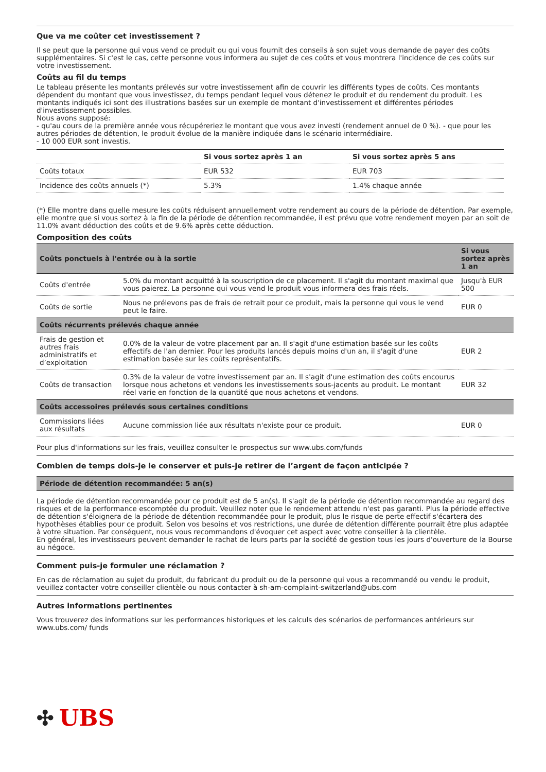Que va me coûter cet investissement ?
Il se peut que la personne qui vous vend ce produit ou qui vous fournit des conseils à son sujet vous demande de payer des coûts supplémentaires. Si c'est le cas, cette personne vous informera au sujet de ces coûts et vous montrera l'incidence de ces coûts sur votre investissement.
Coûts au fil du temps
Le tableau présente les montants prélevés sur votre investissement afin de couvrir les différents types de coûts. Ces montants dépendent du montant que vous investissez, du temps pendant lequel vous détenez le produit et du rendement du produit. Les montants indiqués ici sont des illustrations basées sur un exemple de montant d'investissement et différentes périodes d'investissement possibles.
Nous avons supposé:
- qu'au cours de la première année vous récupéreriez le montant que vous avez investi (rendement annuel de 0 %). - que pour les autres périodes de détention, le produit évolue de la manière indiquée dans le scénario intermédiaire.
- 10 000 EUR sont investis.
| | Si vous sortez après 1 an | Si vous sortez après 5 ans |
| --- | --- | --- |
| Coûts totaux | EUR 532 | EUR 703 |
| Incidence des coûts annuels (*) | 5.3% | 1.4% chaque année |
(*) Elle montre dans quelle mesure les coûts réduisent annuellement votre rendement au cours de la période de détention. Par exemple, elle montre que si vous sortez à la fin de la période de détention recommandée, il est prévu que votre rendement moyen par an soit de 11.0% avant déduction des coûts et de 9.6% après cette déduction.
Composition des coûts
| Coûts ponctuels à l'entrée ou à la sortie | | Si vous sortez après 1 an |
| --- | --- | --- |
| Coûts d'entrée | 5.0% du montant acquitté à la souscription de ce placement. Il s'agit du montant maximal que vous paierez. La personne qui vous vend le produit vous informera des frais réels. | Jusqu'à EUR 500 |
| Coûts de sortie | Nous ne prélevons pas de frais de retrait pour ce produit, mais la personne qui vous le vend peut le faire. | EUR 0 |
| Coûts récurrents prélevés chaque année | | |
| Frais de gestion et autres frais administratifs et d’exploitation | 0.0% de la valeur de votre placement par an. Il s'agit d'une estimation basée sur les coûts effectifs de l'an dernier. Pour les produits lancés depuis moins d'un an, il s'agit d'une estimation basée sur les coûts représentatifs. | EUR 2 |
| Coûts de transaction | 0.3% de la valeur de votre investissement par an. Il s'agit d'une estimation des coûts encourus lorsque nous achetons et vendons les investissements sous-jacents au produit. Le montant réel varie en fonction de la quantité que nous achetons et vendons. | EUR 32 |
| Coûts accessoires prélevés sous certaines conditions | | |
| Commissions liées aux résultats | Aucune commission liée aux résultats n'existe pour ce produit. | EUR 0 |
Pour plus d'informations sur les frais, veuillez consulter le prospectus sur www.ubs.com/funds
Combien de temps dois-je le conserver et puis-je retirer de l’argent de façon anticipée ?
| Période de détention recommandée: 5 an(s) |
| --- |
La période de détention recommandée pour ce produit est de 5 an(s). Il s'agit de la période de détention recommandée au regard des risques et de la performance escomptée du produit. Veuillez noter que le rendement attendu n'est pas garanti. Plus la période effective de détention s'éloignera de la période de détention recommandée pour le produit, plus le risque de perte effectif s'écartera des hypothèses établies pour ce produit. Selon vos besoins et vos restrictions, une durée de détention différente pourrait être plus adaptée à votre situation. Par conséquent, nous vous recommandons d'évoquer cet aspect avec votre conseiller à la clientèle.
En général, les investisseurs peuvent demander le rachat de leurs parts par la société de gestion tous les jours d'ouverture de la Bourse au négoce.
Comment puis-je formuler une réclamation ?
En cas de réclamation au sujet du produit, du fabricant du produit ou de la personne qui vous a recommandé ou vendu le produit, veuillez contacter votre conseiller clientèle ou nous contacter à sh-am-complaint-switzerland@ubs.com
Autres informations pertinentes
Vous trouverez des informations sur les performances historiques et les calculs des scénarios de performances antérieurs sur www.ubs.com/ funds
✣ UBS